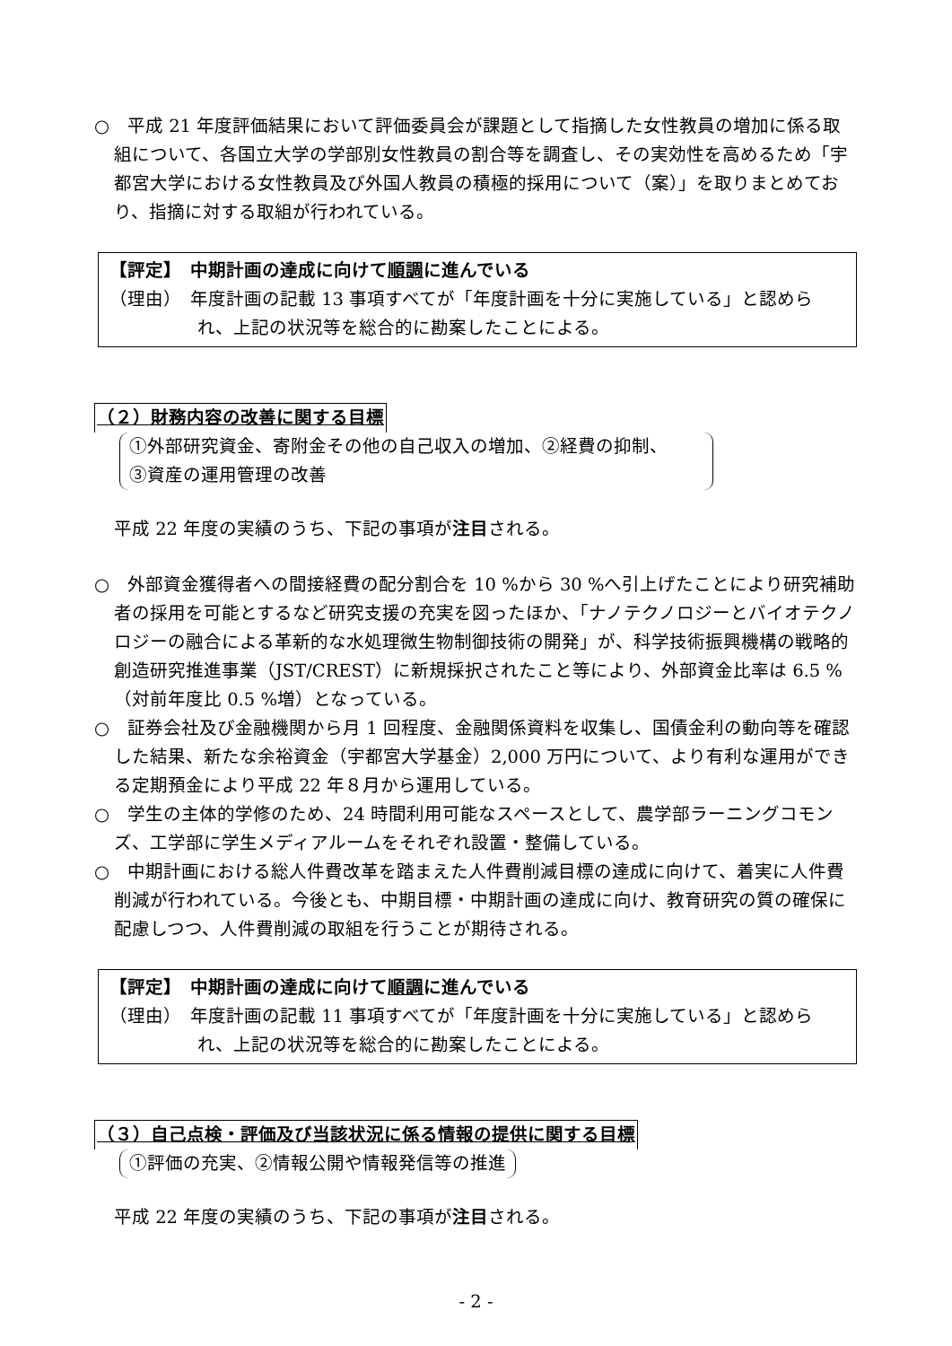○　平成 21 年度評価結果において評価委員会が課題として指摘した女性教員の増加に係る取組について、各国立大学の学部別女性教員の割合等を調査し、その実効性を高めるため「宇都宮大学における女性教員及び外国人教員の積極的採用について（案）」を取りまとめており、指摘に対する取組が行われている。
【評定】　中期計画の達成に向けて順調に進んでいる
（理由）　年度計画の記載 13 事項すべてが「年度計画を十分に実施している」と認められ、上記の状況等を総合的に勘案したことによる。
（２）財務内容の改善に関する目標
①外部研究資金、寄附金その他の自己収入の増加、②経費の抑制、
③資産の運用管理の改善
平成 22 年度の実績のうち、下記の事項が注目される。
○　外部資金獲得者への間接経費の配分割合を 10 %から 30 %へ引上げたことにより研究補助者の採用を可能とするなど研究支援の充実を図ったほか、「ナノテクノロジーとバイオテクノロジーの融合による革新的な水処理微生物制御技術の開発」が、科学技術振興機構の戦略的創造研究推進事業（JST/CREST）に新規採択されたこと等により、外部資金比率は 6.5 %（対前年度比 0.5 %増）となっている。
○　証券会社及び金融機関から月 1 回程度、金融関係資料を収集し、国債金利の動向等を確認した結果、新たな余裕資金（宇都宮大学基金）2,000 万円について、より有利な運用ができる定期預金により平成 22 年８月から運用している。
○　学生の主体的学修のため、24 時間利用可能なスペースとして、農学部ラーニングコモンズ、工学部に学生メディアルームをそれぞれ設置・整備している。
○　中期計画における総人件費改革を踏まえた人件費削減目標の達成に向けて、着実に人件費削減が行われている。今後とも、中期目標・中期計画の達成に向け、教育研究の質の確保に配慮しつつ、人件費削減の取組を行うことが期待される。
【評定】　中期計画の達成に向けて順調に進んでいる
（理由）　年度計画の記載 11 事項すべてが「年度計画を十分に実施している」と認められ、上記の状況等を総合的に勘案したことによる。
（３）自己点検・評価及び当該状況に係る情報の提供に関する目標
①評価の充実、②情報公開や情報発信等の推進
平成 22 年度の実績のうち、下記の事項が注目される。
- 2 -